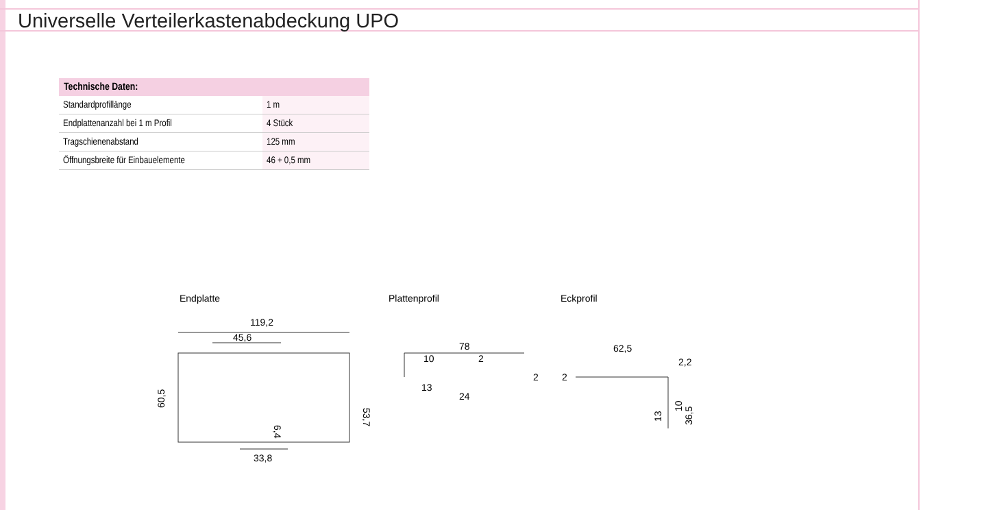Universelle Verteilerkastenabdeckung UPO
| Technische Daten: | |
| --- | --- |
| Standardprofillänge | 1 m |
| Endplattenanzahl bei 1 m Profil | 4 Stück |
| Tragschienenabstand | 125 mm |
| Öffnungsbreite für Einbauelemente | 46 + 0,5 mm |
Endplatte Plattenprofil Eckprofil
119,2
45,6
33,8
60,5
53,7
6,4
78
10
2
13
24
2
62,5
2,2
2
13
10
36,5